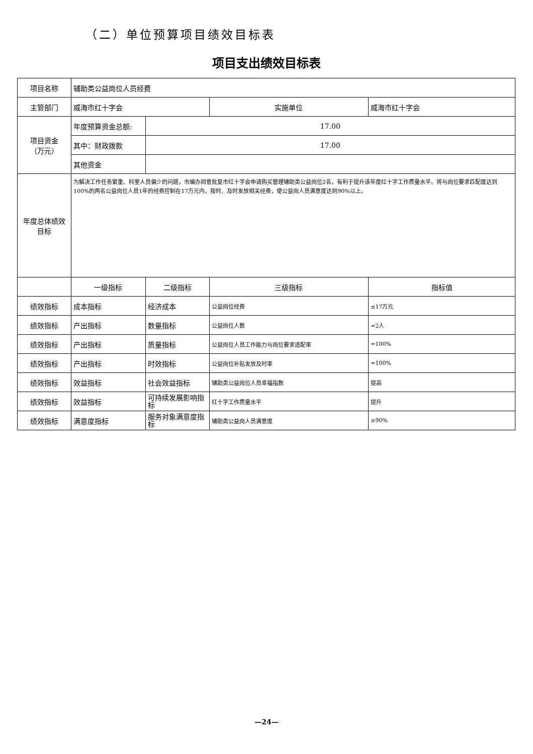（二）单位预算项目绩效目标表
项目支出绩效目标表
| 项目名称 | 辅助类公益岗位人员经费 | | | |
| 主管部门 | 威海市红十字会 | | 实施单位 | 威海市红十字会 |
| 项目资金 （万元） | 年度预算资金总额: | 17.00 | | |
| | 其中：财政拨款 | 17.00 | | |
| | 其他资金 | | | |
| 年度总体绩效目标 | 为解决工作任务繁重、科室人员偏少的问题，市编办同意批复市红十字会申请购买管理辅助类公益岗位2名，有利于提升该年度红十字工作质量水平。将与岗位要求匹配度达到100%的两名公益岗位人员1年的经费控制在17万元内，按时、及时发放相关经费，使公益岗人员满意度达到90%以上。 | | | |
| | 一级指标 | 二级指标 | 三级指标 | 指标值 |
| 绩效指标 | 成本指标 | 经济成本 | 公益岗位经费 | ≤17万元 |
| 绩效指标 | 产出指标 | 数量指标 | 公益岗位人数 | =2人 |
| 绩效指标 | 产出指标 | 质量指标 | 公益岗位人员工作能力与岗位要求适配率 | =100% |
| 绩效指标 | 产出指标 | 时效指标 | 公益岗位补贴发放及时率 | =100% |
| 绩效指标 | 效益指标 | 社会效益指标 | 辅助类公益岗位人员幸福指数 | 提高 |
| 绩效指标 | 效益指标 | 可持续发展影响指标 | 红十字工作质量水平 | 提升 |
| 绩效指标 | 满意度指标 | 服务对象满意度指标 | 辅助类公益岗人员满意度 | ≥90% |
—24—